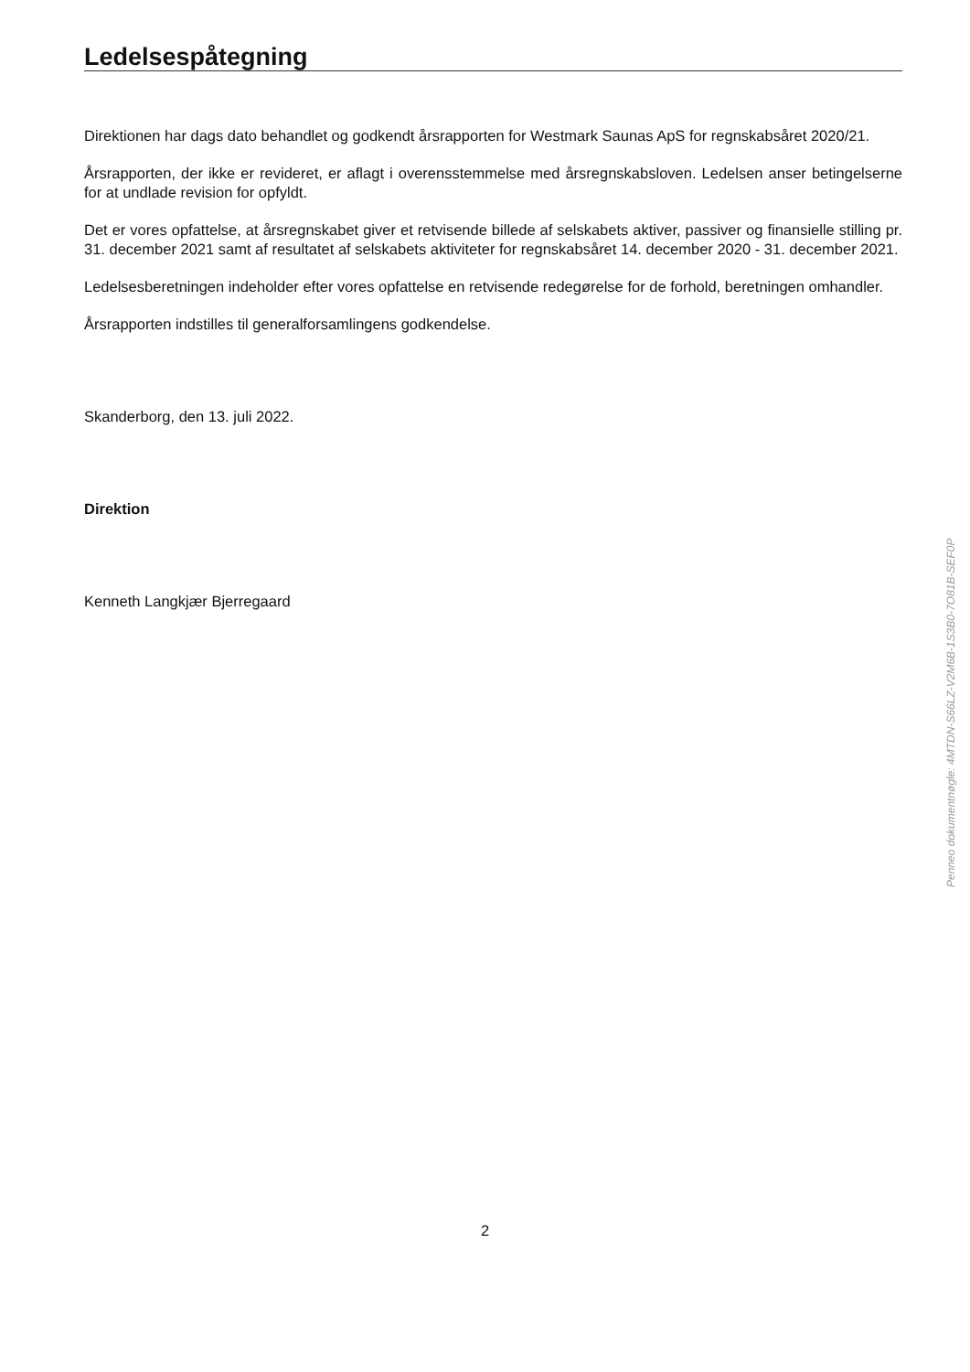Ledelsespåtegning
Direktionen har dags dato behandlet og godkendt årsrapporten for Westmark Saunas ApS for regnskabsåret 2020/21.
Årsrapporten, der ikke er revideret, er aflagt i overensstemmelse med årsregnskabsloven. Ledelsen anser betingelserne for at undlade revision for opfyldt.
Det er vores opfattelse, at årsregnskabet giver et retvisende billede af selskabets aktiver, passiver og finansielle stilling pr. 31. december 2021 samt af resultatet af selskabets aktiviteter for regnskabsåret 14. december 2020 - 31. december 2021.
Ledelsesberetningen indeholder efter vores opfattelse en retvisende redegørelse for de forhold, beretningen omhandler.
Årsrapporten indstilles til generalforsamlingens godkendelse.
Skanderborg, den 13. juli 2022.
Direktion
Kenneth Langkjær Bjerregaard
Penneo dokumentnøgle: 4MTDN-S66LZ-V2M6B-1S3B0-7O81B-SEF0P
2